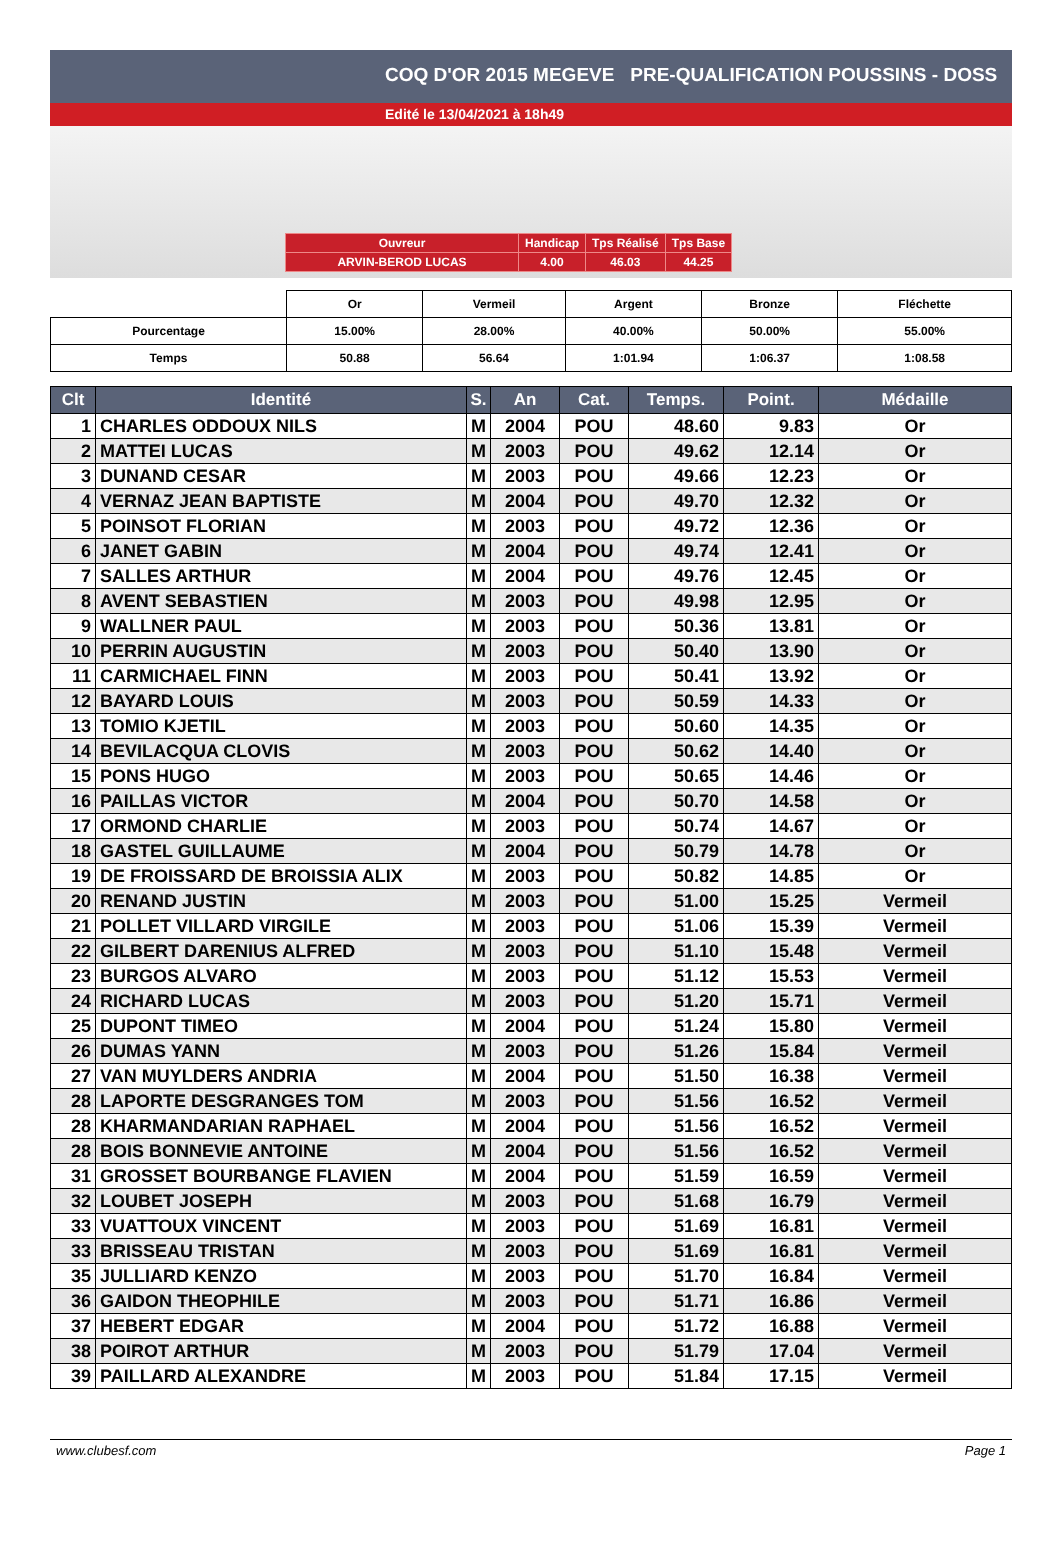COQ D'OR 2015 MEGEVE PRE-QUALIFICATION POUSSINS - DOSS
Edité le 13/04/2021 à 18h49
| Ouvreur | Handicap | Tps Réalisé | Tps Base |
| ARVIN-BEROD LUCAS | 4.00 | 46.03 | 44.25 |
| | Or | Vermeil | Argent | Bronze | Fléchette |
| Pourcentage | 15.00% | 28.00% | 40.00% | 50.00% | 55.00% |
| Temps | 50.88 | 56.64 | 1:01.94 | 1:06.37 | 1:08.58 |
| Clt | Identité | S. | An | Cat. | Temps. | Point. | Médaille |
| --- | --- | --- | --- | --- | --- | --- | --- |
| 1 | CHARLES ODDOUX NILS | M | 2004 | POU | 48.60 | 9.83 | Or |
| 2 | MATTEI LUCAS | M | 2003 | POU | 49.62 | 12.14 | Or |
| 3 | DUNAND CESAR | M | 2003 | POU | 49.66 | 12.23 | Or |
| 4 | VERNAZ JEAN BAPTISTE | M | 2004 | POU | 49.70 | 12.32 | Or |
| 5 | POINSOT FLORIAN | M | 2003 | POU | 49.72 | 12.36 | Or |
| 6 | JANET GABIN | M | 2004 | POU | 49.74 | 12.41 | Or |
| 7 | SALLES ARTHUR | M | 2004 | POU | 49.76 | 12.45 | Or |
| 8 | AVENT SEBASTIEN | M | 2003 | POU | 49.98 | 12.95 | Or |
| 9 | WALLNER PAUL | M | 2003 | POU | 50.36 | 13.81 | Or |
| 10 | PERRIN AUGUSTIN | M | 2003 | POU | 50.40 | 13.90 | Or |
| 11 | CARMICHAEL FINN | M | 2003 | POU | 50.41 | 13.92 | Or |
| 12 | BAYARD LOUIS | M | 2003 | POU | 50.59 | 14.33 | Or |
| 13 | TOMIO KJETIL | M | 2003 | POU | 50.60 | 14.35 | Or |
| 14 | BEVILACQUA CLOVIS | M | 2003 | POU | 50.62 | 14.40 | Or |
| 15 | PONS HUGO | M | 2003 | POU | 50.65 | 14.46 | Or |
| 16 | PAILLAS VICTOR | M | 2004 | POU | 50.70 | 14.58 | Or |
| 17 | ORMOND CHARLIE | M | 2003 | POU | 50.74 | 14.67 | Or |
| 18 | GASTEL GUILLAUME | M | 2004 | POU | 50.79 | 14.78 | Or |
| 19 | DE FROISSARD DE BROISSIA ALIX | M | 2003 | POU | 50.82 | 14.85 | Or |
| 20 | RENAND JUSTIN | M | 2003 | POU | 51.00 | 15.25 | Vermeil |
| 21 | POLLET VILLARD VIRGILE | M | 2003 | POU | 51.06 | 15.39 | Vermeil |
| 22 | GILBERT DARENIUS ALFRED | M | 2003 | POU | 51.10 | 15.48 | Vermeil |
| 23 | BURGOS ALVARO | M | 2003 | POU | 51.12 | 15.53 | Vermeil |
| 24 | RICHARD LUCAS | M | 2003 | POU | 51.20 | 15.71 | Vermeil |
| 25 | DUPONT TIMEO | M | 2004 | POU | 51.24 | 15.80 | Vermeil |
| 26 | DUMAS YANN | M | 2003 | POU | 51.26 | 15.84 | Vermeil |
| 27 | VAN MUYLDERS ANDRIA | M | 2004 | POU | 51.50 | 16.38 | Vermeil |
| 28 | LAPORTE DESGRANGES TOM | M | 2003 | POU | 51.56 | 16.52 | Vermeil |
| 28 | KHARMANDARIAN RAPHAEL | M | 2004 | POU | 51.56 | 16.52 | Vermeil |
| 28 | BOIS BONNEVIE ANTOINE | M | 2004 | POU | 51.56 | 16.52 | Vermeil |
| 31 | GROSSET BOURBANGE FLAVIEN | M | 2004 | POU | 51.59 | 16.59 | Vermeil |
| 32 | LOUBET JOSEPH | M | 2003 | POU | 51.68 | 16.79 | Vermeil |
| 33 | VUATTOUX VINCENT | M | 2003 | POU | 51.69 | 16.81 | Vermeil |
| 33 | BRISSEAU TRISTAN | M | 2003 | POU | 51.69 | 16.81 | Vermeil |
| 35 | JULLIARD KENZO | M | 2003 | POU | 51.70 | 16.84 | Vermeil |
| 36 | GAIDON THEOPHILE | M | 2003 | POU | 51.71 | 16.86 | Vermeil |
| 37 | HEBERT EDGAR | M | 2004 | POU | 51.72 | 16.88 | Vermeil |
| 38 | POIROT ARTHUR | M | 2003 | POU | 51.79 | 17.04 | Vermeil |
| 39 | PAILLARD ALEXANDRE | M | 2003 | POU | 51.84 | 17.15 | Vermeil |
www.clubesf.com Page 1